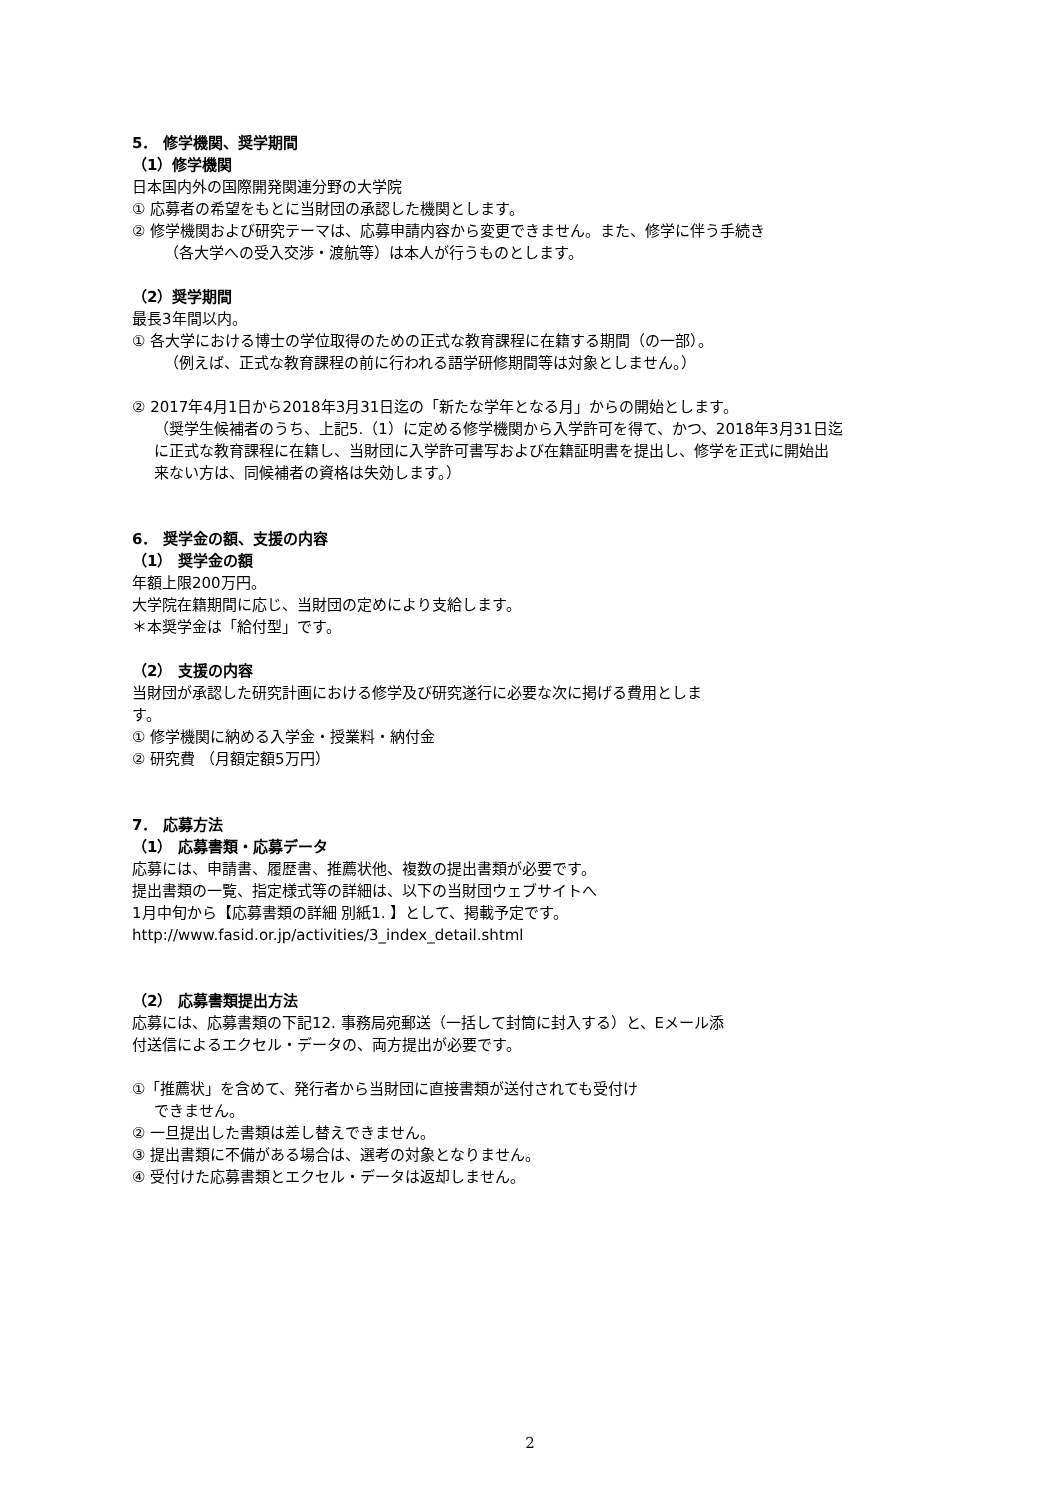5． 修学機関、奨学期間
（1）修学機関
日本国内外の国際開発関連分野の大学院
① 応募者の希望をもとに当財団の承認した機関とします。
② 修学機関および研究テーマは、応募申請内容から変更できません。また、修学に伴う手続き
（各大学への受入交渉・渡航等）は本人が行うものとします。
（2）奨学期間
最長3年間以内。
① 各大学における博士の学位取得のための正式な教育課程に在籍する期間（の一部）。
（例えば、正式な教育課程の前に行われる語学研修期間等は対象としません。）
② 2017年4月1日から2018年3月31日迄の「新たな学年となる月」からの開始とします。
（奨学生候補者のうち、上記5.（1）に定める修学機関から入学許可を得て、かつ、2018年3月31日迄
に正式な教育課程に在籍し、当財団に入学許可書写および在籍証明書を提出し、修学を正式に開始出
来ない方は、同候補者の資格は失効します。）
6． 奨学金の額、支援の内容
（1） 奨学金の額
年額上限200万円。
大学院在籍期間に応じ、当財団の定めにより支給します。
＊本奨学金は「給付型」です。
（2） 支援の内容
当財団が承認した研究計画における修学及び研究遂行に必要な次に掲げる費用としま
す。
① 修学機関に納める入学金・授業料・納付金
② 研究費 （月額定額5万円）
7． 応募方法
（1） 応募書類・応募データ
応募には、申請書、履歴書、推薦状他、複数の提出書類が必要です。
提出書類の一覧、指定様式等の詳細は、以下の当財団ウェブサイトへ
1月中旬から【応募書類の詳細 別紙1. 】として、掲載予定です。
http://www.fasid.or.jp/activities/3_index_detail.shtml
（2） 応募書類提出方法
応募には、応募書類の下記12. 事務局宛郵送（一括して封筒に封入する）と、Eメール添
付送信によるエクセル・データの、両方提出が必要です。
①「推薦状」を含めて、発行者から当財団に直接書類が送付されても受付け
できません。
② 一旦提出した書類は差し替えできません。
③ 提出書類に不備がある場合は、選考の対象となりません。
④ 受付けた応募書類とエクセル・データは返却しません。
2